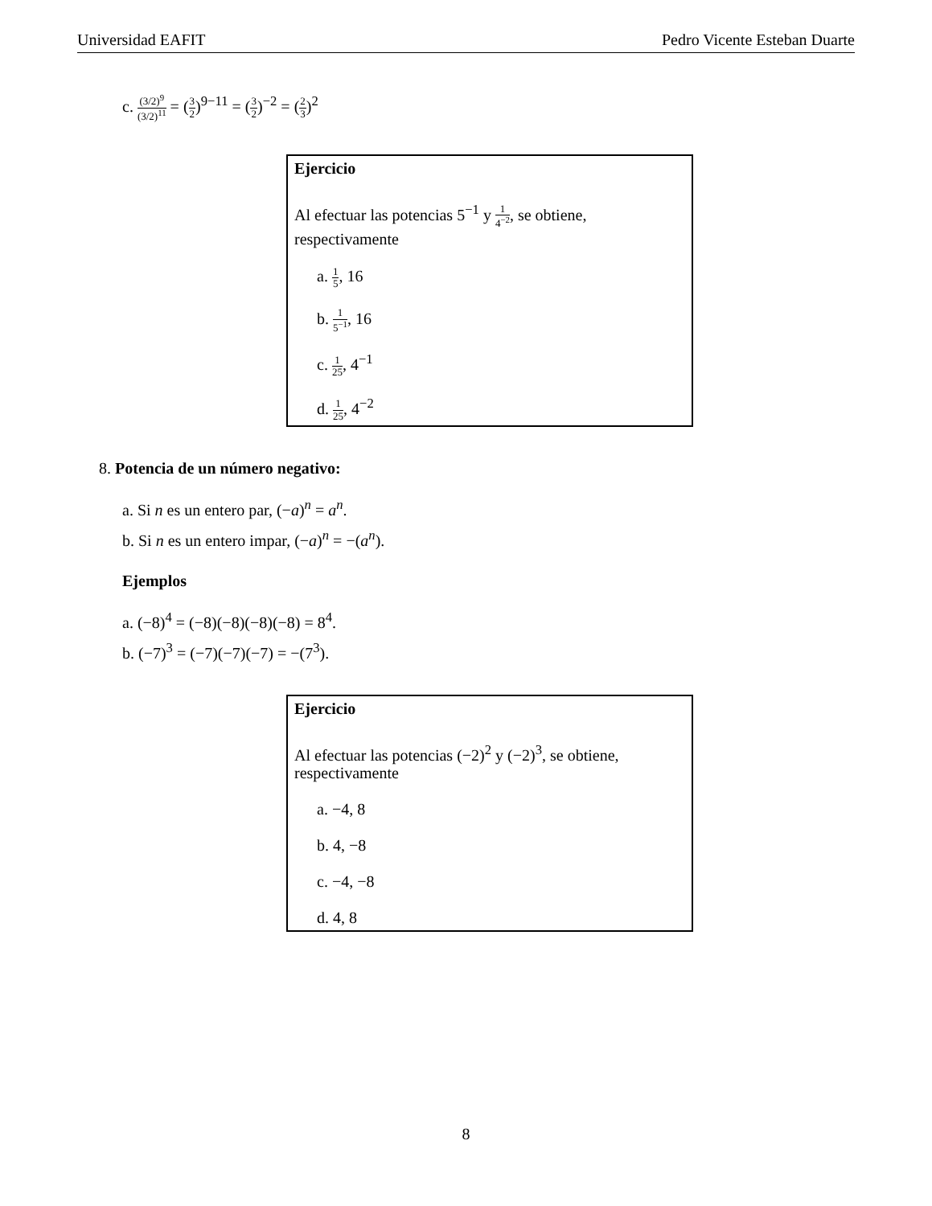Universidad EAFIT Pedro Vicente Esteban Duarte
c. (3/2)<sup>9</sup> (3/2)<sup>11</sup> = (3 2)<sup>9−11</sup> = (3 2)<sup>−2</sup> = (2 3)<sup>2</sup>
Ejercicio
Al efectuar las potencias 5<sup>−1</sup> y 1 4<sup>−2</sup>, se obtiene, respectivamente
a. 1 5, 16
b. 1 5<sup>−1</sup>, 16
c. 1 25, 4<sup>−1</sup>
d. 1 25, 4<sup>−2</sup>
8. Potencia de un número negativo:
a. Si n es un entero par, (−a)<sup>n</sup> = a<sup>n</sup>.
b. Si n es un entero impar, (−a)<sup>n</sup> = −(a<sup>n</sup>).
Ejemplos
a. (−8)<sup>4</sup> = (−8)(−8)(−8)(−8) = 8<sup>4</sup>.
b. (−7)<sup>3</sup> = (−7)(−7)(−7) = −(7<sup>3</sup>).
Ejercicio
Al efectuar las potencias (−2)<sup>2</sup> y (−2)<sup>3</sup>, se obtiene, respectivamente
a. −4, 8
b. 4, −8
c. −4, −8
d. 4, 8
8